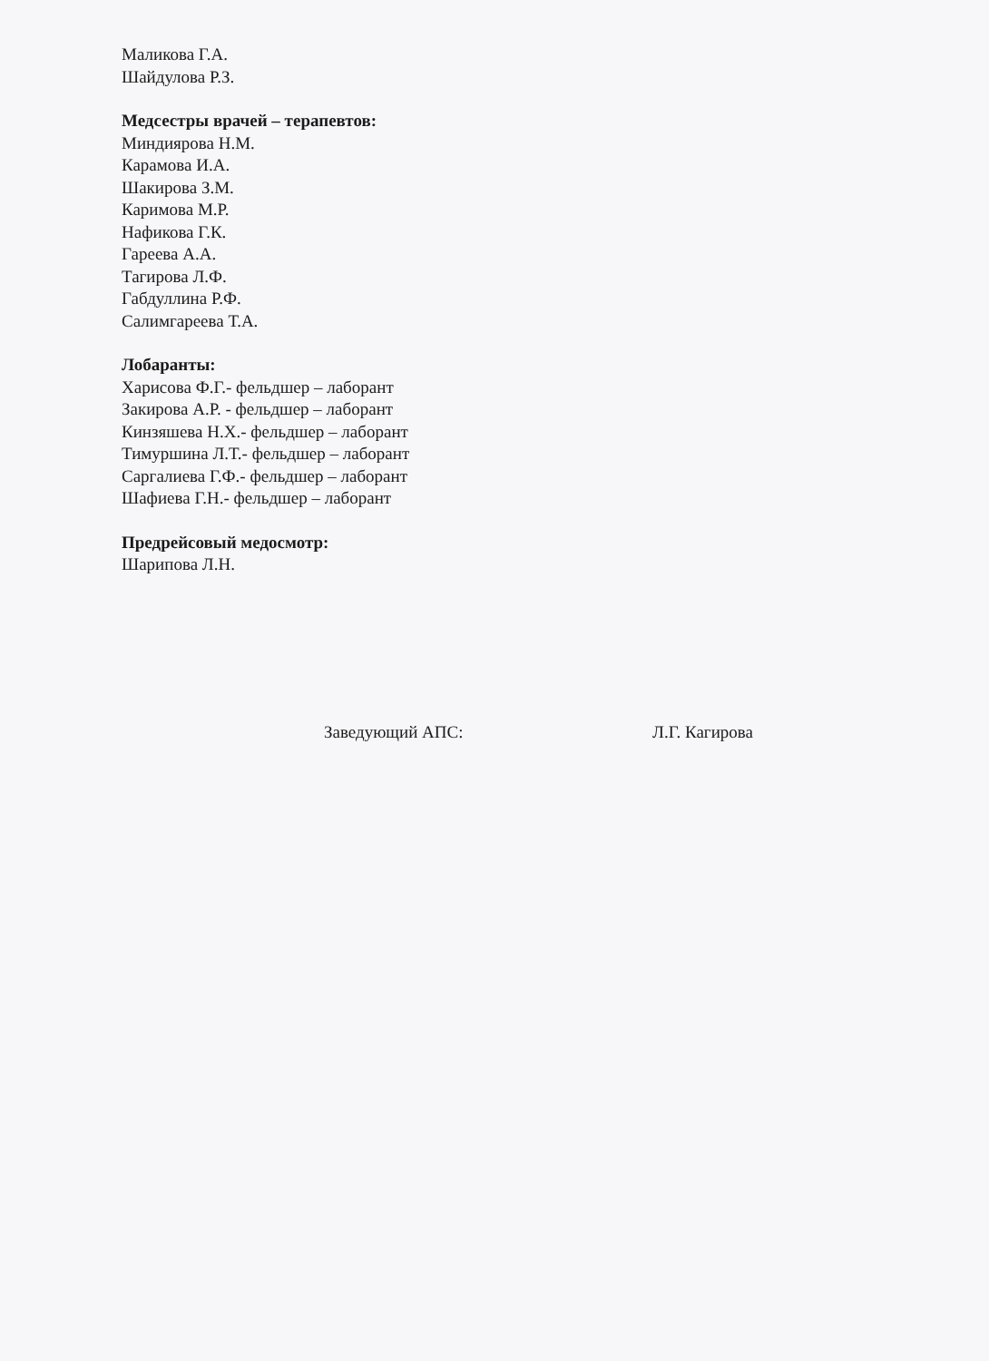Маликова Г.А.
Шайдулова Р.З.
Медсестры врачей – терапевтов:
Миндиярова Н.М.
Карамова И.А.
Шакирова З.М.
Каримова М.Р.
Нафикова Г.К.
Гареева А.А.
Тагирова Л.Ф.
Габдуллина Р.Ф.
Салимгареева Т.А.
Лобаранты:
Харисова Ф.Г.- фельдшер – лаборант
Закирова А.Р. - фельдшер – лаборант
Кинзяшева Н.Х.- фельдшер – лаборант
Тимуршина Л.Т.- фельдшер – лаборант
Саргалиева Г.Ф.- фельдшер – лаборант
Шафиева Г.Н.- фельдшер – лаборант
Предрейсовый медосмотр:
Шарипова Л.Н.
Заведующий АПС: Л.Г. Кагирова